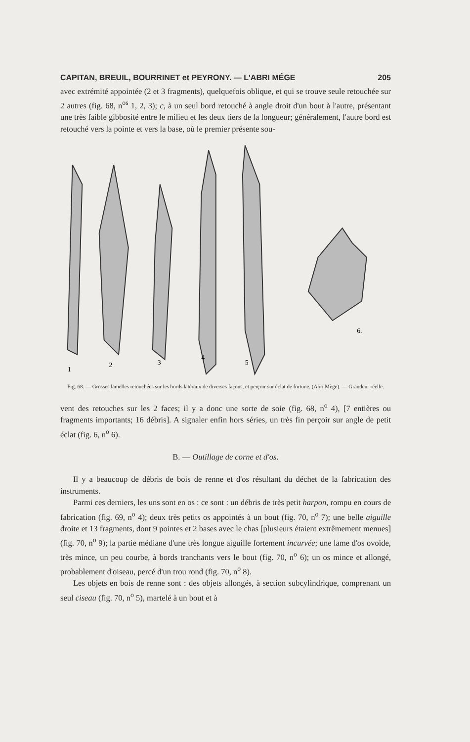CAPITAN, BREUIL, BOURRINET et PEYRONY. — L'ABRI MÉGE 205
avec extrémité appointée (2 et 3 fragments), quelquefois oblique, et qui se trouve seule retouchée sur 2 autres (fig. 68, n<sup>os</sup> 1, 2, 3); c, à un seul bord retouché à angle droit d'un bout à l'autre, présentant une très faible gibbosité entre le milieu et les deux tiers de la longueur; généralement, l'autre bord est retouché vers la pointe et vers la base, où le premier présente sou-
1
2
3
4
5
6.
Fig. 68. — Grosses lamelles retouchées sur les bords latéraux de diverses façons, et perçoir sur éclat de fortune. (Abri Mège). — Grandeur réelle.
vent des retouches sur les 2 faces; il y a donc une sorte de soie (fig. 68, n<sup>o</sup> 4), [7 entières ou fragments importants; 16 débris]. A signaler enfin hors séries, un très fin perçoir sur angle de petit éclat (fig. 6, n<sup>o</sup> 6).
B. — Outillage de corne et d'os.
Il y a beaucoup de débris de bois de renne et d'os résultant du déchet de la fabrication des instruments.
Parmi ces derniers, les uns sont en os : ce sont : un débris de très petit harpon, rompu en cours de fabrication (fig. 69, n<sup>o</sup> 4); deux très petits os appointés à un bout (fig. 70, n<sup>o</sup> 7); une belle aiguille droite et 13 fragments, dont 9 pointes et 2 bases avec le chas [plusieurs étaient extrêmement menues] (fig. 70, n<sup>o</sup> 9); la partie médiane d'une très longue aiguille fortement incurvée; une lame d'os ovoïde, très mince, un peu courbe, à bords tranchants vers le bout (fig. 70, n<sup>o</sup> 6); un os mince et allongé, probablement d'oiseau, percé d'un trou rond (fig. 70, n<sup>o</sup> 8).
Les objets en bois de renne sont : des objets allongés, à section subcylindrique, comprenant un seul ciseau (fig. 70, n<sup>o</sup> 5), martelé à un bout et à